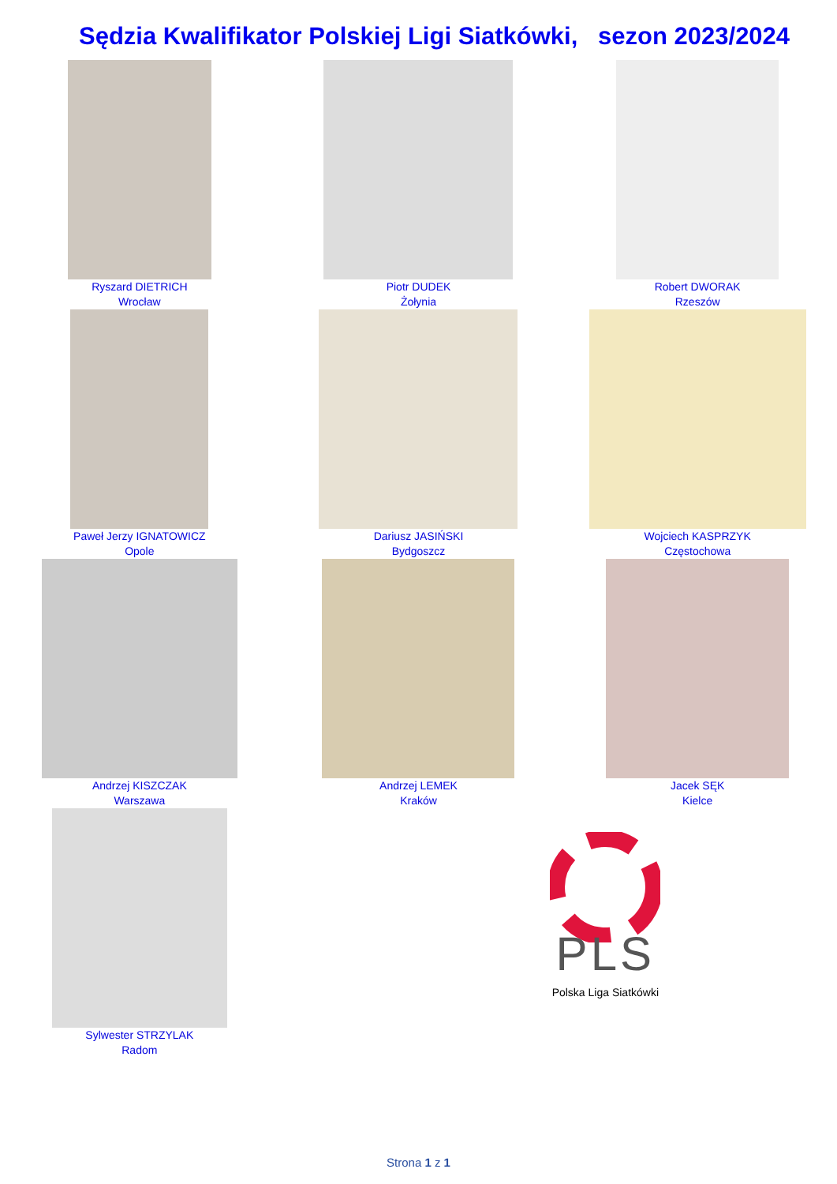Sędzia Kwalifikator Polskiej Ligi Siatkówki, sezon 2023/2024
| Ryszard DIETRICH Wrocław | Piotr DUDEK Żołynia | Robert DWORAK Rzeszów |
| Paweł Jerzy IGNATOWICZ Opole | Dariusz JASIŃSKI Bydgoszcz | Wojciech KASPRZYK Częstochowa |
| Andrzej KISZCZAK Warszawa | Andrzej LEMEK Kraków | Jacek SĘK Kielce |
| Sylwester STRZYLAK Radom | PLS Polska Liga Siatkówki | |
Strona 1 z 1